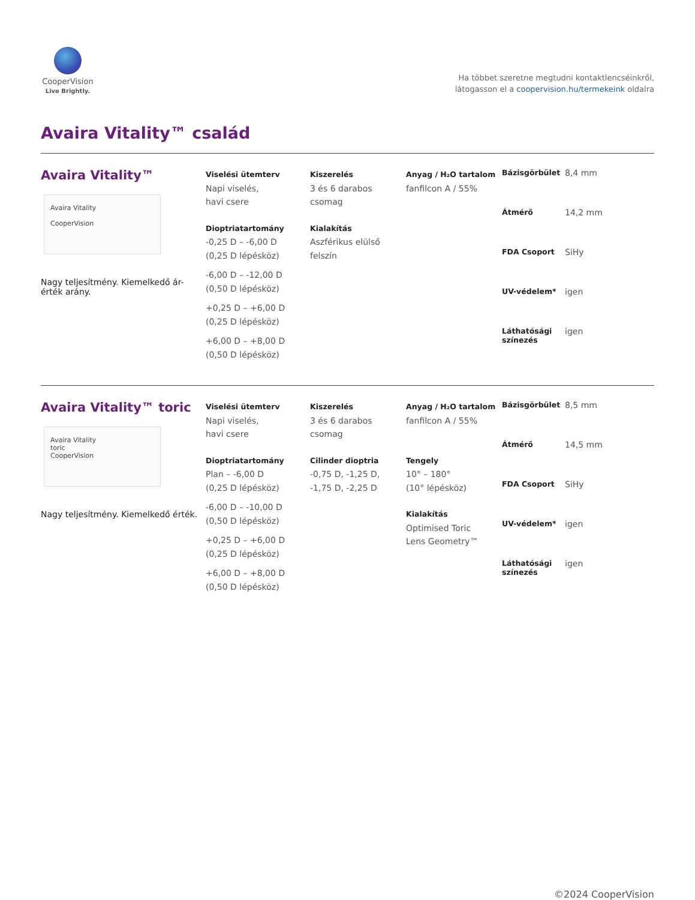CooperVision
Live Brightly.
Ha többet szeretne megtudni kontaktlencséinkről,
látogasson el a coopervision.hu/termekeink oldalra
Avaira Vitality™ család
Avaira Vitality™
Avaira Vitality
CooperVision
Nagy teljesítmény. Kiemelkedő ár-érték arány.
Viselési ütemterv
Napi viselés,
havi csere
Dioptriatartomány
-0,25 D – -6,00 D
(0,25 D lépésköz)
-6,00 D – -12,00 D
(0,50 D lépésköz)
+0,25 D – +6,00 D
(0,25 D lépésköz)
+6,00 D – +8,00 D
(0,50 D lépésköz)
Kiszerelés
3 és 6 darabos
csomag
Kialakítás
Aszférikus elülső
felszín
Anyag / H₂O tartalom
fanfilcon A / 55%
Bázisgörbület 8,4 mm Átmérő 14,2 mm FDA Csoport SiHy UV-védelem* igen Láthatósági színezés igen
Avaira Vitality™ toric
Avaira Vitality
toric
CooperVision
Nagy teljesítmény. Kiemelkedő érték.
Viselési ütemterv
Napi viselés,
havi csere
Dioptriatartomány
Plan – -6,00 D
(0,25 D lépésköz)
-6,00 D – -10,00 D
(0,50 D lépésköz)
+0,25 D – +6,00 D
(0,25 D lépésköz)
+6,00 D – +8,00 D
(0,50 D lépésköz)
Kiszerelés
3 és 6 darabos
csomag
Cilinder dioptria
-0,75 D, -1,25 D,
-1,75 D, -2,25 D
Anyag / H₂O tartalom
fanfilcon A / 55%
Tengely
10° – 180°
(10° lépésköz)
Kialakítás
Optimised Toric
Lens Geometry™
Bázisgörbület 8,5 mm Átmérő 14,5 mm FDA Csoport SiHy UV-védelem* igen Láthatósági színezés igen
©2024 CooperVision